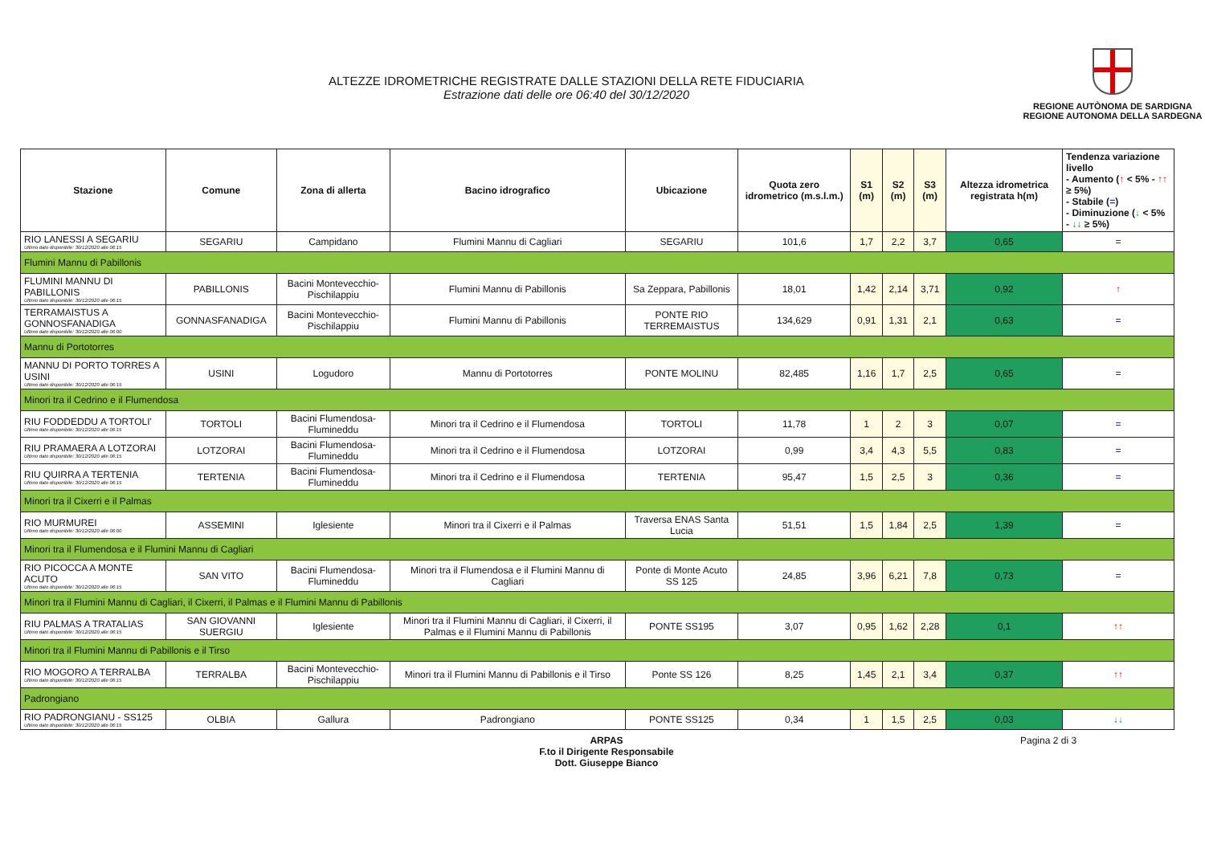ALTEZZE IDROMETRICHE REGISTRATE DALLE STAZIONI DELLA RETE FIDUCIARIA
Estrazione dati delle ore 06:40 del 30/12/2020
REGIONE AUTÒNOMA DE SARDIGNA
REGIONE AUTONOMA DELLA SARDEGNA
| Stazione | Comune | Zona di allerta | Bacino idrografico | Ubicazione | Quota zero idrometrico (m.s.l.m.) | S1 (m) | S2 (m) | S3 (m) | Altezza idrometrica registrata h(m) | Tendenza variazione livello - Aumento ( ↑ < 5% - ↑↑ ≥ 5%) - Stabile ( = ) - Diminuzione ( ↓ < 5% - ↓↓ ≥ 5%) |
| --- | --- | --- | --- | --- | --- | --- | --- | --- | --- | --- |
| RIO LANESSI A SEGARIU Ultimo dato disponibile: 30/12/2020 alle 06:15 | SEGARIU | Campidano | Flumini Mannu di Cagliari | SEGARIU | 101,6 | 1,7 | 2,2 | 3,7 | 0,65 | = |
| Flumini Mannu di Pabillonis | | | | | | | | | | |
| FLUMINI MANNU DI PABILLONIS Ultimo dato disponibile: 30/12/2020 alle 06:15 | PABILLONIS | Bacini Montevecchio-Pischilappiu | Flumini Mannu di Pabillonis | Sa Zeppara, Pabillonis | 18,01 | 1,42 | 2,14 | 3,71 | 0,92 | ↑ |
| TERRAMAISTUS A GONNOSFANADIGA Ultimo dato disponibile: 30/12/2020 alle 06:00 | GONNASFANADIGA | Bacini Montevecchio-Pischilappiu | Flumini Mannu di Pabillonis | PONTE RIO TERREMAISTUS | 134,629 | 0,91 | 1,31 | 2,1 | 0,63 | = |
| Mannu di Portotorres | | | | | | | | | | |
| MANNU DI PORTO TORRES A USINI Ultimo dato disponibile: 30/12/2020 alle 06:15 | USINI | Logudoro | Mannu di Portotorres | PONTE MOLINU | 82,485 | 1,16 | 1,7 | 2,5 | 0,65 | = |
| Minori tra il Cedrino e il Flumendosa | | | | | | | | | | |
| RIU FODDEDDU A TORTOLI' Ultimo dato disponibile: 30/12/2020 alle 06:15 | TORTOLI | Bacini Flumendosa-Flumineddu | Minori tra il Cedrino e il Flumendosa | TORTOLI | 11,78 | 1 | 2 | 3 | 0,07 | = |
| RIU PRAMAERA A LOTZORAI Ultimo dato disponibile: 30/12/2020 alle 06:15 | LOTZORAI | Bacini Flumendosa-Flumineddu | Minori tra il Cedrino e il Flumendosa | LOTZORAI | 0,99 | 3,4 | 4,3 | 5,5 | 0,83 | = |
| RIU QUIRRA A TERTENIA Ultimo dato disponibile: 30/12/2020 alle 06:15 | TERTENIA | Bacini Flumendosa-Flumineddu | Minori tra il Cedrino e il Flumendosa | TERTENIA | 95,47 | 1,5 | 2,5 | 3 | 0,36 | = |
| Minori tra il Cixerri e il Palmas | | | | | | | | | | |
| RIO MURMUREI Ultimo dato disponibile: 30/12/2020 alle 06:00 | ASSEMINI | Iglesiente | Minori tra il Cixerri e il Palmas | Traversa ENAS Santa Lucia | 51,51 | 1,5 | 1,84 | 2,5 | 1,39 | = |
| Minori tra il Flumendosa e il Flumini Mannu di Cagliari | | | | | | | | | | |
| RIO PICOCCA A MONTE ACUTO Ultimo dato disponibile: 30/12/2020 alle 06:15 | SAN VITO | Bacini Flumendosa-Flumineddu | Minori tra il Flumendosa e il Flumini Mannu di Cagliari | Ponte di Monte Acuto SS 125 | 24,85 | 3,96 | 6,21 | 7,8 | 0,73 | = |
| Minori tra il Flumini Mannu di Cagliari, il Cixerri, il Palmas e il Flumini Mannu di Pabillonis | | | | | | | | | | |
| RIU PALMAS A TRATALIAS Ultimo dato disponibile: 30/12/2020 alle 06:15 | SAN GIOVANNI SUERGIU | Iglesiente | Minori tra il Flumini Mannu di Cagliari, il Cixerri, il Palmas e il Flumini Mannu di Pabillonis | PONTE SS195 | 3,07 | 0,95 | 1,62 | 2,28 | 0,1 | ↑↑ |
| Minori tra il Flumini Mannu di Pabillonis e il Tirso | | | | | | | | | | |
| RIO MOGORO A TERRALBA Ultimo dato disponibile: 30/12/2020 alle 06:15 | TERRALBA | Bacini Montevecchio-Pischilappiu | Minori tra il Flumini Mannu di Pabillonis e il Tirso | Ponte SS 126 | 8,25 | 1,45 | 2,1 | 3,4 | 0,37 | ↑↑ |
| Padrongiano | | | | | | | | | | |
| RIO PADRONGIANU - SS125 Ultimo dato disponibile: 30/12/2020 alle 06:15 | OLBIA | Gallura | Padrongiano | PONTE SS125 | 0,34 | 1 | 1,5 | 2,5 | 0,03 | ↓↓ |
ARPAS
F.to il Dirigente Responsabile
Dott. Giuseppe Bianco
Pagina 2 di 3